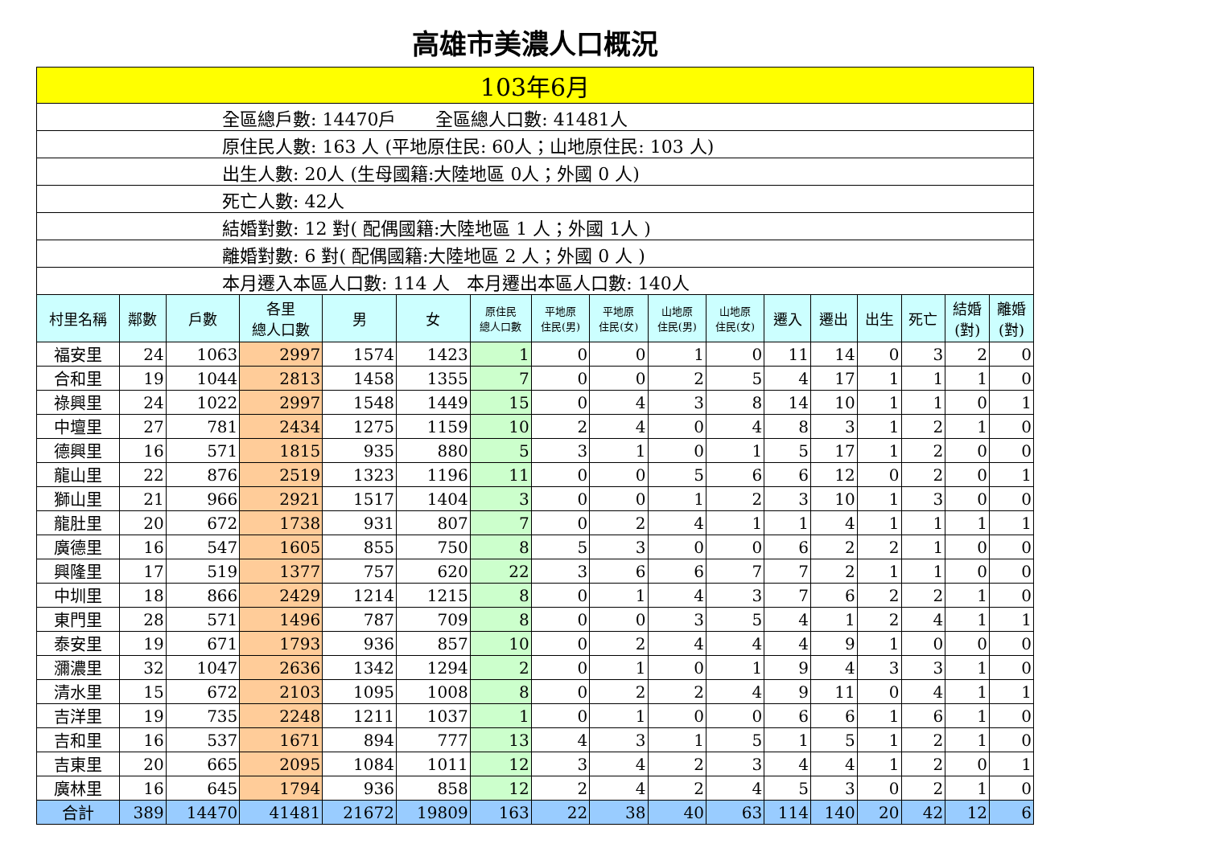高雄市美濃人口概況
| 103年6月 | | | | | | | | | | | | | | | | |
| 全區總戶數: 14470戶 全區總人口數: 41481人 | | | | | | | | | | | | | | | | |
| 原住民人數: 163 人 (平地原住民: 60人；山地原住民: 103 人) | | | | | | | | | | | | | | | | |
| 出生人數: 20人 (生母國籍:大陸地區 0人；外國 0 人) | | | | | | | | | | | | | | | | |
| 死亡人數: 42人 | | | | | | | | | | | | | | | | |
| 結婚對數: 12 對( 配偶國籍:大陸地區 1 人；外國 1人 ) | | | | | | | | | | | | | | | | |
| 離婚對數: 6 對( 配偶國籍:大陸地區 2 人；外國 0 人 ) | | | | | | | | | | | | | | | | |
| 本月遷入本區人口數: 114 人 本月遷出本區人口數: 140人 | | | | | | | | | | | | | | | | |
| 村里名稱 | 鄰數 | 戶數 | 各里 總人口數 | 男 | 女 | 原住民 總人口數 | 平地原 住民(男) | 平地原 住民(女) | 山地原 住民(男) | 山地原 住民(女) | 遷入 | 遷出 | 出生 | 死亡 | 結婚 (對) | 離婚 (對) |
| 福安里 | 24 | 1063 | 2997 | 1574 | 1423 | 1 | 0 | 0 | 1 | 0 | 11 | 14 | 0 | 3 | 2 | 0 |
| 合和里 | 19 | 1044 | 2813 | 1458 | 1355 | 7 | 0 | 0 | 2 | 5 | 4 | 17 | 1 | 1 | 1 | 0 |
| 祿興里 | 24 | 1022 | 2997 | 1548 | 1449 | 15 | 0 | 4 | 3 | 8 | 14 | 10 | 1 | 1 | 0 | 1 |
| 中壇里 | 27 | 781 | 2434 | 1275 | 1159 | 10 | 2 | 4 | 0 | 4 | 8 | 3 | 1 | 2 | 1 | 0 |
| 德興里 | 16 | 571 | 1815 | 935 | 880 | 5 | 3 | 1 | 0 | 1 | 5 | 17 | 1 | 2 | 0 | 0 |
| 龍山里 | 22 | 876 | 2519 | 1323 | 1196 | 11 | 0 | 0 | 5 | 6 | 6 | 12 | 0 | 2 | 0 | 1 |
| 獅山里 | 21 | 966 | 2921 | 1517 | 1404 | 3 | 0 | 0 | 1 | 2 | 3 | 10 | 1 | 3 | 0 | 0 |
| 龍肚里 | 20 | 672 | 1738 | 931 | 807 | 7 | 0 | 2 | 4 | 1 | 1 | 4 | 1 | 1 | 1 | 1 |
| 廣德里 | 16 | 547 | 1605 | 855 | 750 | 8 | 5 | 3 | 0 | 0 | 6 | 2 | 2 | 1 | 0 | 0 |
| 興隆里 | 17 | 519 | 1377 | 757 | 620 | 22 | 3 | 6 | 6 | 7 | 7 | 2 | 1 | 1 | 0 | 0 |
| 中圳里 | 18 | 866 | 2429 | 1214 | 1215 | 8 | 0 | 1 | 4 | 3 | 7 | 6 | 2 | 2 | 1 | 0 |
| 東門里 | 28 | 571 | 1496 | 787 | 709 | 8 | 0 | 0 | 3 | 5 | 4 | 1 | 2 | 4 | 1 | 1 |
| 泰安里 | 19 | 671 | 1793 | 936 | 857 | 10 | 0 | 2 | 4 | 4 | 4 | 9 | 1 | 0 | 0 | 0 |
| 瀰濃里 | 32 | 1047 | 2636 | 1342 | 1294 | 2 | 0 | 1 | 0 | 1 | 9 | 4 | 3 | 3 | 1 | 0 |
| 清水里 | 15 | 672 | 2103 | 1095 | 1008 | 8 | 0 | 2 | 2 | 4 | 9 | 11 | 0 | 4 | 1 | 1 |
| 吉洋里 | 19 | 735 | 2248 | 1211 | 1037 | 1 | 0 | 1 | 0 | 0 | 6 | 6 | 1 | 6 | 1 | 0 |
| 吉和里 | 16 | 537 | 1671 | 894 | 777 | 13 | 4 | 3 | 1 | 5 | 1 | 5 | 1 | 2 | 1 | 0 |
| 吉東里 | 20 | 665 | 2095 | 1084 | 1011 | 12 | 3 | 4 | 2 | 3 | 4 | 4 | 1 | 2 | 0 | 1 |
| 廣林里 | 16 | 645 | 1794 | 936 | 858 | 12 | 2 | 4 | 2 | 4 | 5 | 3 | 0 | 2 | 1 | 0 |
| 合計 | 389 | 14470 | 41481 | 21672 | 19809 | 163 | 22 | 38 | 40 | 63 | 114 | 140 | 20 | 42 | 12 | 6 |